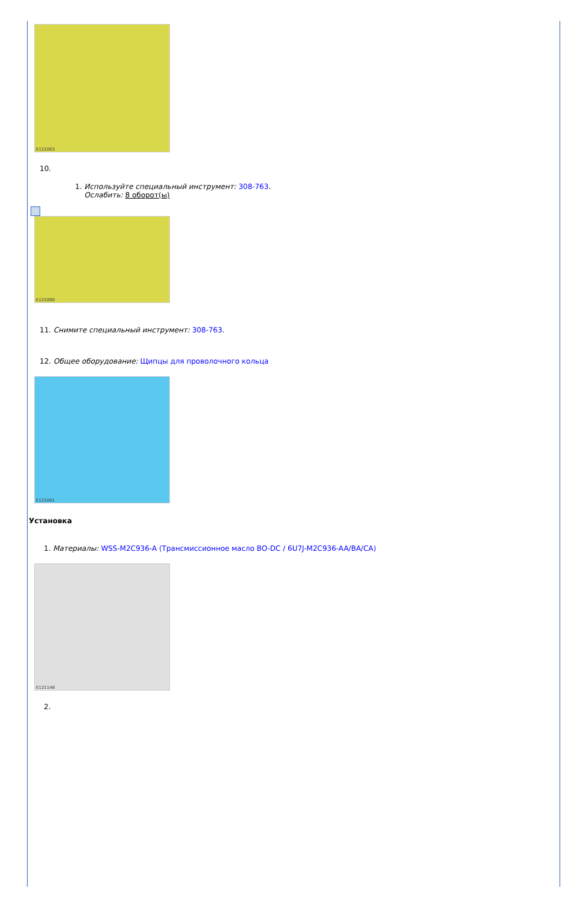E121003
10.
1. Используйте специальный инструмент: 308-763.
Ослабить: 8 оборот(ы)
E121000
11. Снимите специальный инструмент: 308-763.
12. Общее оборудование: Щипцы для проволочного кольца
E121001
Установка
1. Материалы: WSS-M2C936-A (Трансмиссионное масло BO-DC / 6U7J-M2C936-AA/BA/CA)
E121148
2.